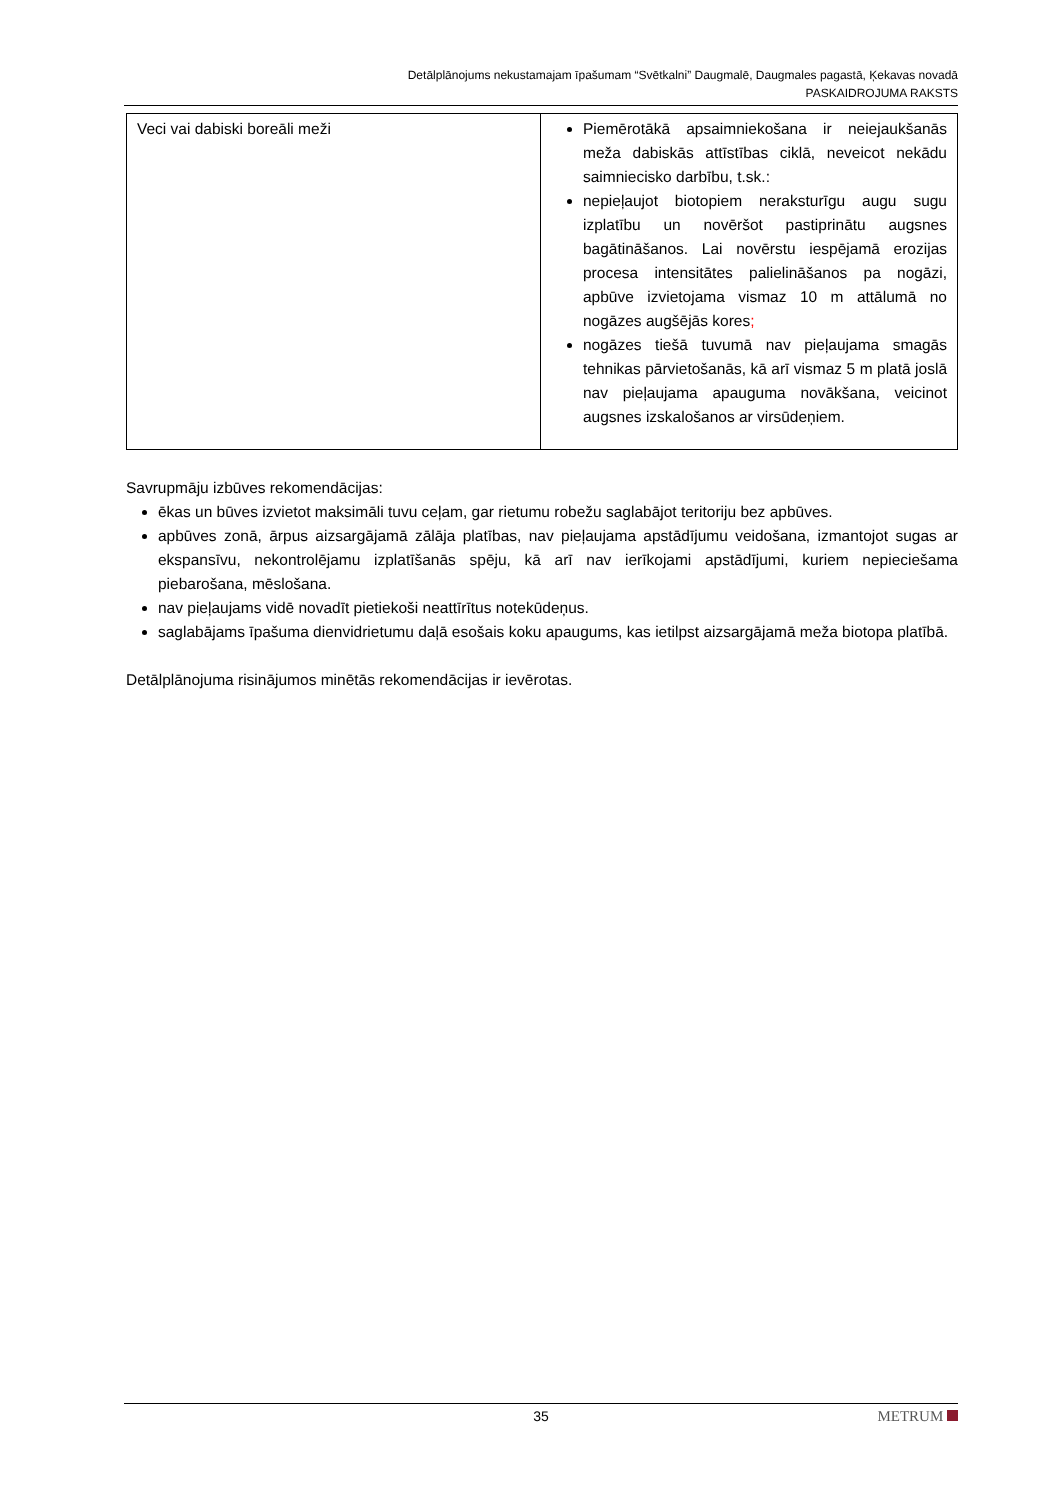Detālplānojums nekustamajam īpašumam “Svētkalni” Daugmalē, Daugmales pagastā, Ķekavas novadā
PASKAIDROJUMA RAKSTS
| Veci vai dabiski boreāli meži | Piemērotākā apsaimniekošana ir neiejaukšanās meža dabiskās attīstības ciklā, neveicot nekādu saimniecisko darbību, t.sk.: nepieļaujot biotopiem neraksturīgu augu sugu izplatību un novēršot pastiprinātu augsnes bagātināšanos. Lai novērstu iespējamā erozijas procesa intensitātes palielināšanos pa nogāzi, apbūve izvietojama vismaz 10 m attālumā no nogāzes augšējās kores ; nogāzes tiešā tuvumā nav pieļaujama smagās tehnikas pārvietošanās, kā arī vismaz 5 m platā joslā nav pieļaujama apauguma novākšana, veicinot augsnes izskalošanos ar virsūdeņiem. |
Savrupmāju izbūves rekomendācijas:
ēkas un būves izvietot maksimāli tuvu ceļam, gar rietumu robežu saglabājot teritoriju bez apbūves.
apbūves zonā, ārpus aizsargājamā zālāja platības, nav pieļaujama apstādījumu veidošana, izmantojot sugas ar ekspansīvu, nekontrolējamu izplatīšanās spēju, kā arī nav ierīkojami apstādījumi, kuriem nepieciešama piebarošana, mēslošana.
nav pieļaujams vidē novadīt pietiekoši neattīrītus notekūdeņus.
saglabājams īpašuma dienvidrietumu daļā esošais koku apaugums, kas ietilpst aizsargājamā meža biotopa platībā.
Detālplānojuma risinājumos minētās rekomendācijas ir ievērotas.
35
METRUM